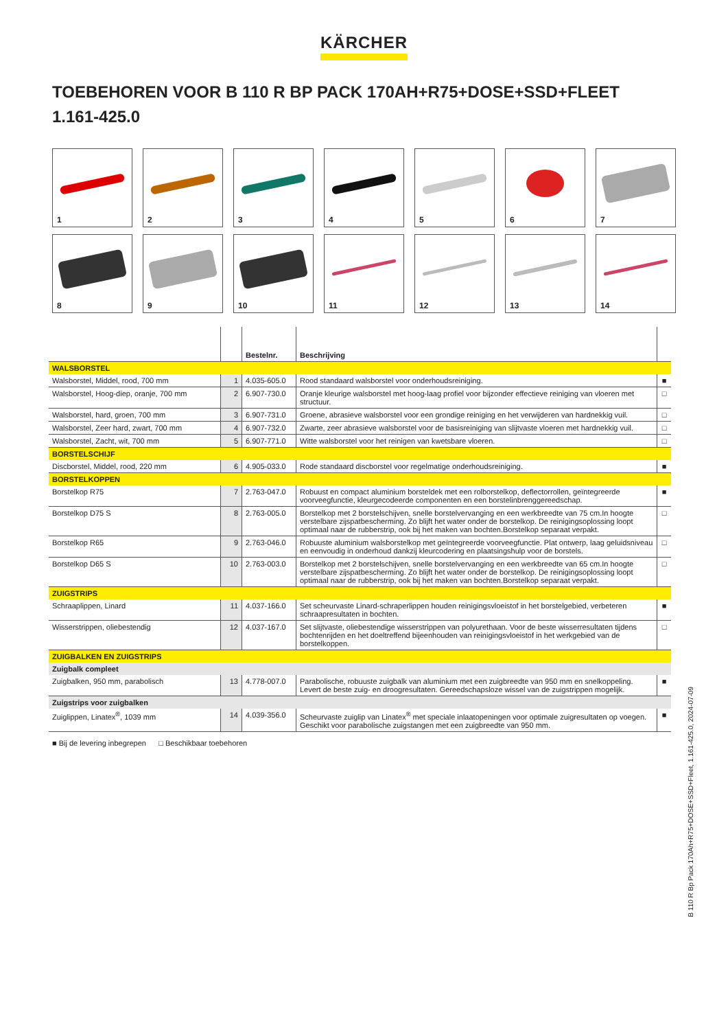KÄRCHER
TOEBEHOREN VOOR B 110 R BP PACK 170AH+R75+DOSE+SSD+FLEET
1.161-425.0
1
2
3
4
5
6
7
8
9
10
11
12
13
14
| | | Bestelnr. | Beschrijving | |
| --- | --- | --- | --- | --- |
| WALSBORSTEL | | | | |
| Walsborstel, Middel, rood, 700 mm | 1 | 4.035-605.0 | Rood standaard walsborstel voor onderhoudsreiniging. | ■ |
| Walsborstel, Hoog-diep, oranje, 700 mm | 2 | 6.907-730.0 | Oranje kleurige walsborstel met hoog-laag profiel voor bijzonder effectieve reiniging van vloeren met structuur. | □ |
| Walsborstel, hard, groen, 700 mm | 3 | 6.907-731.0 | Groene, abrasieve walsborstel voor een grondige reiniging en het verwijderen van hardnekkig vuil. | □ |
| Walsborstel, Zeer hard, zwart, 700 mm | 4 | 6.907-732.0 | Zwarte, zeer abrasieve walsborstel voor de basisreiniging van slijtvaste vloeren met hardnekkig vuil. | □ |
| Walsborstel, Zacht, wit, 700 mm | 5 | 6.907-771.0 | Witte walsborstel voor het reinigen van kwetsbare vloeren. | □ |
| BORSTELSCHIJF | | | | |
| Discborstel, Middel, rood, 220 mm | 6 | 4.905-033.0 | Rode standaard discborstel voor regelmatige onderhoudsreiniging. | ■ |
| BORSTELKOPPEN | | | | |
| Borstelkop R75 | 7 | 2.763-047.0 | Robuust en compact aluminium borsteldek met een rolborstelkop, deflectorrollen, geïntegreerde voorveegfunctie, kleurgecodeerde componenten en een borstelinbrenggereedschap. | ■ |
| Borstelkop D75 S | 8 | 2.763-005.0 | Borstelkop met 2 borstelschijven, snelle borstelvervanging en een werkbreedte van 75 cm.In hoogte verstelbare zijspatbescherming. Zo blijft het water onder de borstelkop. De reinigingsoplossing loopt optimaal naar de rubberstrip, ook bij het maken van bochten.Borstelkop separaat verpakt. | □ |
| Borstelkop R65 | 9 | 2.763-046.0 | Robuuste aluminium walsborstelkop met geïntegreerde voorveegfunctie. Plat ontwerp, laag geluidsniveau en eenvoudig in onderhoud dankzij kleurcodering en plaatsingshulp voor de borstels. | □ |
| Borstelkop D65 S | 10 | 2.763-003.0 | Borstelkop met 2 borstelschijven, snelle borstelvervanging en een werkbreedte van 65 cm.In hoogte verstelbare zijspatbescherming. Zo blijft het water onder de borstelkop. De reinigingsoplossing loopt optimaal naar de rubberstrip, ook bij het maken van bochten.Borstelkop separaat verpakt. | □ |
| ZUIGSTRIPS | | | | |
| Schraaplippen, Linard | 11 | 4.037-166.0 | Set scheurvaste Linard-schraperlippen houden reinigingsvloeistof in het borstelgebied, verbeteren schraapresultaten in bochten. | ■ |
| Wisserstrippen, oliebestendig | 12 | 4.037-167.0 | Set slijtvaste, oliebestendige wisserstrippen van polyurethaan. Voor de beste wisserresultaten tijdens bochtenrijden en het doeltreffend bijeenhouden van reinigingsvloeistof in het werkgebied van de borstelkoppen. | □ |
| ZUIGBALKEN EN ZUIGSTRIPS | | | | |
| Zuigbalk compleet | | | | |
| Zuigbalken, 950 mm, parabolisch | 13 | 4.778-007.0 | Parabolische, robuuste zuigbalk van aluminium met een zuigbreedte van 950 mm en snelkoppeling. Levert de beste zuig- en droogresultaten. Gereedschapsloze wissel van de zuigstrippen mogelijk. | ■ |
| Zuigstrips voor zuigbalken | | | | |
| Zuiglippen, Linatex<sup>®</sup>, 1039 mm | 14 | 4.039-356.0 | Scheurvaste zuiglip van Linatex<sup>®</sup> met speciale inlaatopeningen voor optimale zuigresultaten op voegen. Geschikt voor parabolische zuigstangen met een zuigbreedte van 950 mm. | ■ |
■ Bij de levering inbegrepen □ Beschikbaar toebehoren
B 110 R Bp Pack 170Ah+R75+DOSE+SSD+Fleet, 1.161-425.0, 2024-07-09